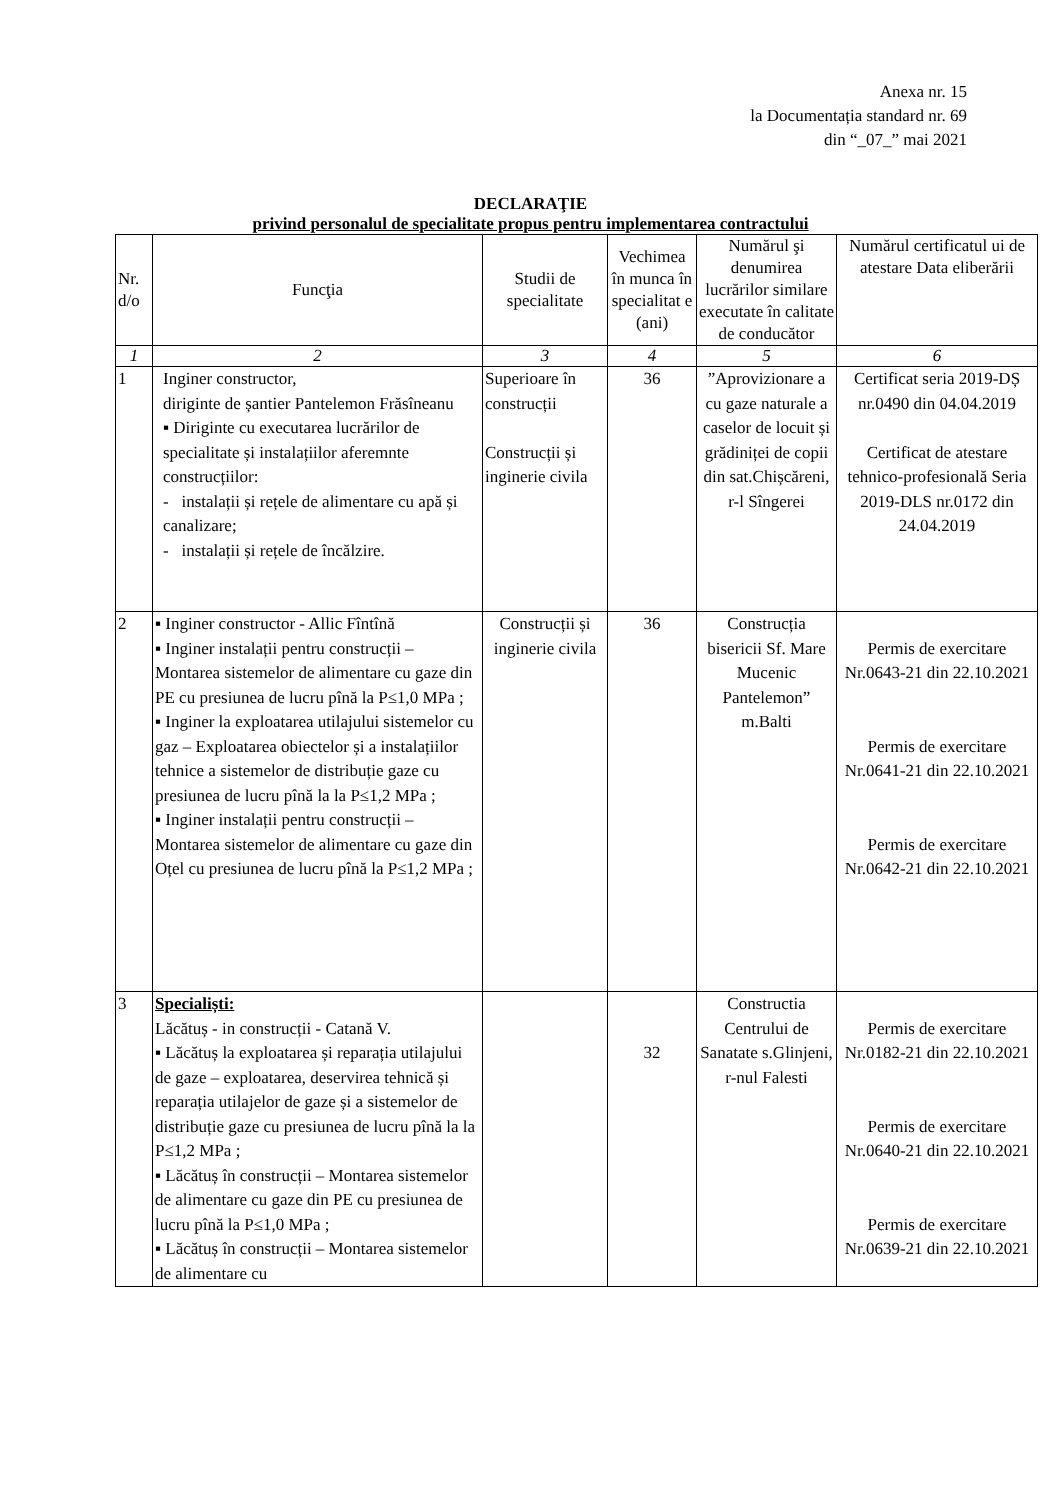Anexa nr. 15
la Documentația standard nr. 69
din “_07_” mai 2021
DECLARAŢIE
privind personalul de specialitate propus pentru implementarea contractului
| Nr. d/o | Funcţia | Studii de specialitate | Vechimea în munca în specialitat e (ani) | Numărul şi denumirea lucrărilor similare executate în calitate de conducător | Numărul certificatul ui de atestare Data eliberării |
| --- | --- | --- | --- | --- | --- |
| 1 | 2 | 3 | 4 | 5 | 6 |
| 1 | Inginer constructor, diriginte de șantier Pantelemon Frăsîneanu ▪ Diriginte cu executarea lucrărilor de specialitate și instalațiilor aferemnte construcțiilor: - instalații și rețele de alimentare cu apă și canalizare; - instalații și rețele de încălzire. | Superioare în construcții Construcții și inginerie civila | 36 | ”Aprovizionare a cu gaze naturale a caselor de locuit și grădiniței de copii din sat.Chișcăreni, r-l Sîngerei | Certificat seria 2019-DȘ nr.0490 din 04.04.2019 Certificat de atestare tehnico-profesională Seria 2019-DLS nr.0172 din 24.04.2019 |
| 2 | ▪ Inginer constructor - Allic Fîntînă ▪ Inginer instalații pentru construcții – Montarea sistemelor de alimentare cu gaze din PE cu presiunea de lucru pînă la P≤1,0 MPa ; ▪ Inginer la exploatarea utilajului sistemelor cu gaz – Exploatarea obiectelor și a instalațiilor tehnice a sistemelor de distribuție gaze cu presiunea de lucru pînă la la P≤1,2 MPa ; ▪ Inginer instalații pentru construcții – Montarea sistemelor de alimentare cu gaze din Oțel cu presiunea de lucru pînă la P≤1,2 MPa ; | Construcții și inginerie civila | 36 | Construcția bisericii Sf. Mare Mucenic Pantelemon” m.Balti | Permis de exercitare Nr.0643-21 din 22.10.2021 Permis de exercitare Nr.0641-21 din 22.10.2021 Permis de exercitare Nr.0642-21 din 22.10.2021 |
| 3 | Specialiști: Lăcătuș - in construcții - Catană V. ▪ Lăcătuș la exploatarea și reparația utilajului de gaze – exploatarea, deservirea tehnică și reparația utilajelor de gaze și a sistemelor de distribuție gaze cu presiunea de lucru pînă la la P≤1,2 MPa ; ▪ Lăcătuș în construcții – Montarea sistemelor de alimentare cu gaze din PE cu presiunea de lucru pînă la P≤1,0 MPa ; ▪ Lăcătuș în construcții – Montarea sistemelor de alimentare cu | | 32 | Constructia Centrului de Sanatate s.Glinjeni, r-nul Falesti | Permis de exercitare Nr.0182-21 din 22.10.2021 Permis de exercitare Nr.0640-21 din 22.10.2021 Permis de exercitare Nr.0639-21 din 22.10.2021 |